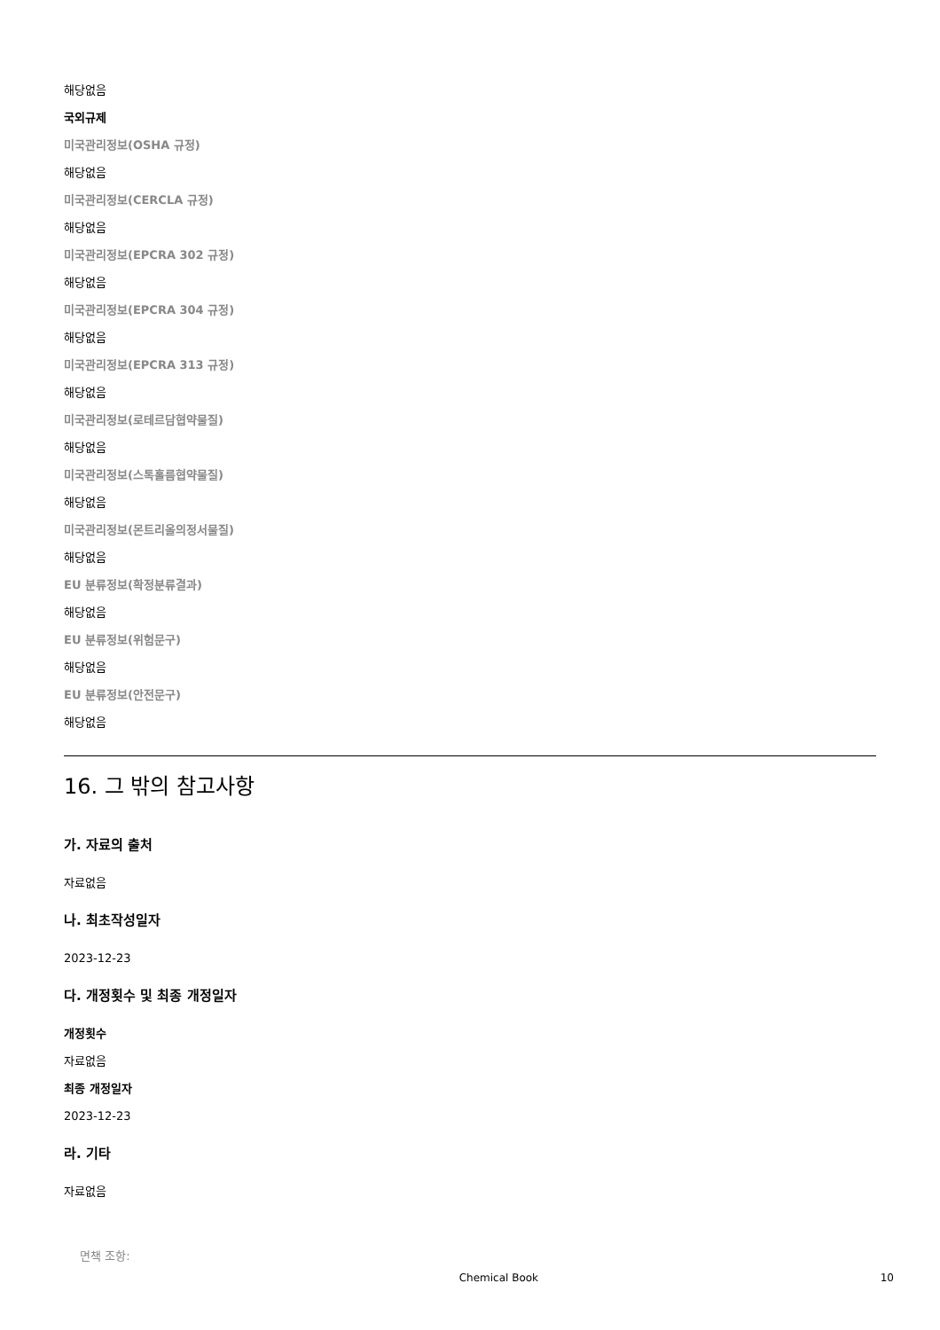해당없음
국외규제
미국관리정보(OSHA 규정)
해당없음
미국관리정보(CERCLA 규정)
해당없음
미국관리정보(EPCRA 302 규정)
해당없음
미국관리정보(EPCRA 304 규정)
해당없음
미국관리정보(EPCRA 313 규정)
해당없음
미국관리정보(로테르담협약물질)
해당없음
미국관리정보(스톡홀름협약물질)
해당없음
미국관리정보(몬트리올의정서물질)
해당없음
EU 분류정보(확정분류결과)
해당없음
EU 분류정보(위험문구)
해당없음
EU 분류정보(안전문구)
해당없음
16. 그 밖의 참고사항
가. 자료의 출처
자료없음
나. 최초작성일자
2023-12-23
다. 개정횟수 및 최종 개정일자
개정횟수
자료없음
최종 개정일자
2023-12-23
라. 기타
자료없음
면책 조항:
Chemical Book 10